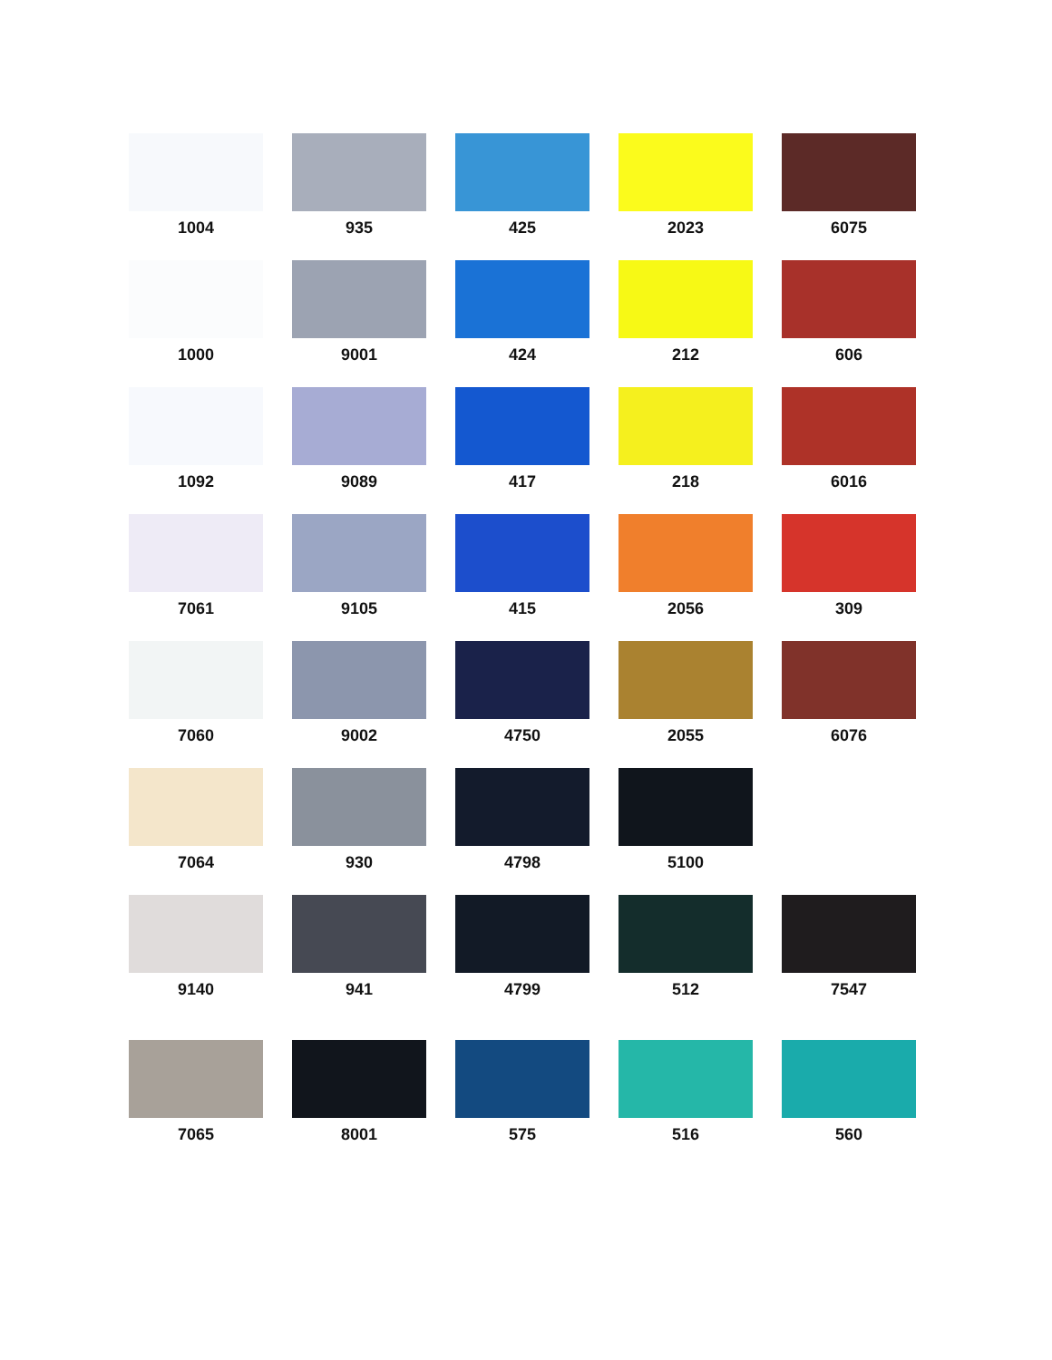1004
935
425
2023
6075
1000
9001
424
212
606
1092
9089
417
218
6016
7061
9105
415
2056
309
7060
9002
4750
2055
6076
7064
930
4798
5100
9140
941
4799
512
7547
7065
8001
575
516
560